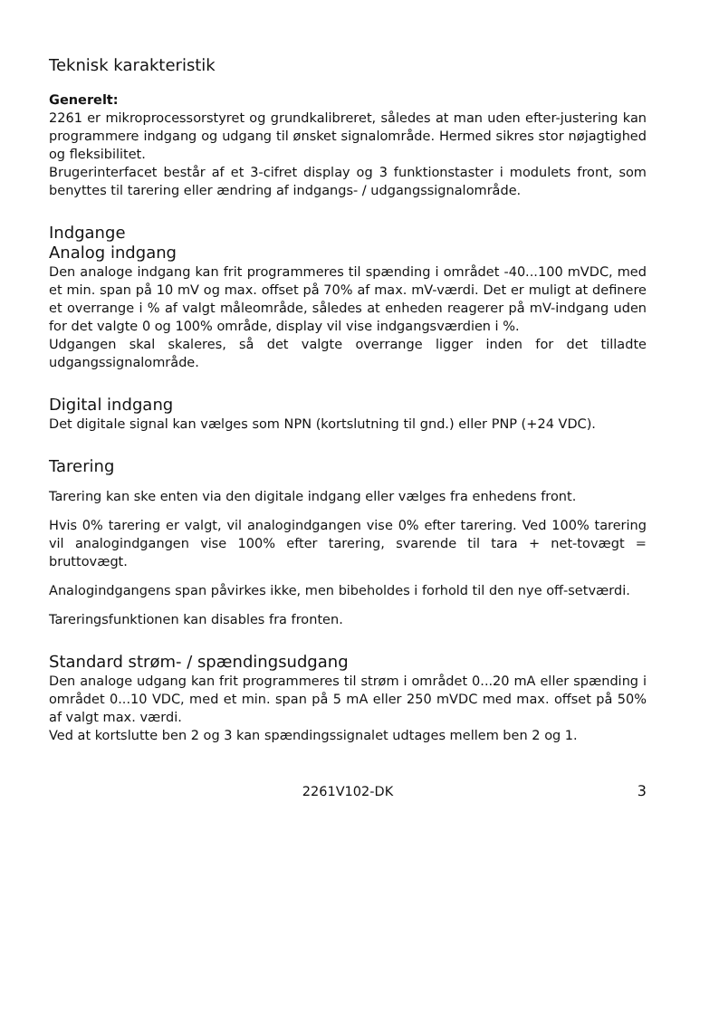Teknisk karakteristik
Generelt:
2261 er mikroprocessorstyret og grundkalibreret, således at man uden efter-justering kan programmere indgang og udgang til ønsket signalområde. Hermed sikres stor nøjagtighed og fleksibilitet.
Brugerinterfacet består af et 3-cifret display og 3 funktionstaster i modulets front, som benyttes til tarering eller ændring af indgangs- / udgangssignalområde.
Indgange
Analog indgang
Den analoge indgang kan frit programmeres til spænding i området -40...100 mVDC, med et min. span på 10 mV og max. offset på 70% af max. mV-værdi. Det er muligt at definere et overrange i % af valgt måleområde, således at enheden reagerer på mV-indgang uden for det valgte 0 og 100% område, display vil vise indgangsværdien i %.
Udgangen skal skaleres, så det valgte overrange ligger inden for det tilladte udgangssignalområde.
Digital indgang
Det digitale signal kan vælges som NPN (kortslutning til gnd.) eller PNP (+24 VDC).
Tarering
Tarering kan ske enten via den digitale indgang eller vælges fra enhedens front.
Hvis 0% tarering er valgt, vil analogindgangen vise 0% efter tarering. Ved 100% tarering vil analogindgangen vise 100% efter tarering, svarende til tara + net-tovægt = bruttovægt.
Analogindgangens span påvirkes ikke, men bibeholdes i forhold til den nye off-setværdi.
Tareringsfunktionen kan disables fra fronten.
Standard strøm- / spændingsudgang
Den analoge udgang kan frit programmeres til strøm i området 0...20 mA eller spænding i området 0...10 VDC, med et min. span på 5 mA eller 250 mVDC med max. offset på 50% af valgt max. værdi.
Ved at kortslutte ben 2 og 3 kan spændingssignalet udtages mellem ben 2 og 1.
2261V102-DK 3